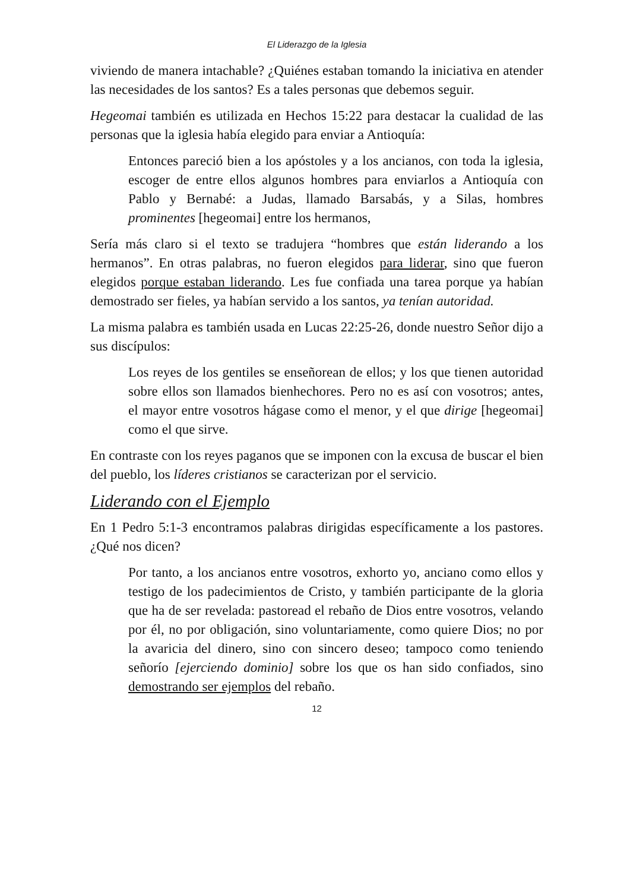El Liderazgo de la Iglesia
viviendo de manera intachable? ¿Quiénes estaban tomando la iniciativa en atender las necesidades de los santos? Es a tales personas que debemos seguir.
Hegeomai también es utilizada en Hechos 15:22 para destacar la cualidad de las personas que la iglesia había elegido para enviar a Antioquía:
Entonces pareció bien a los apóstoles y a los ancianos, con toda la iglesia, escoger de entre ellos algunos hombres para enviarlos a Antioquía con Pablo y Bernabé: a Judas, llamado Barsabás, y a Silas, hombres prominentes [hegeomai] entre los hermanos,
Sería más claro si el texto se tradujera “hombres que están liderando a los hermanos”. En otras palabras, no fueron elegidos para liderar, sino que fueron elegidos porque estaban liderando. Les fue confiada una tarea porque ya habían demostrado ser fieles, ya habían servido a los santos, ya tenían autoridad.
La misma palabra es también usada en Lucas 22:25-26, donde nuestro Señor dijo a sus discípulos:
Los reyes de los gentiles se enseñorean de ellos; y los que tienen autoridad sobre ellos son llamados bienhechores. Pero no es así con vosotros; antes, el mayor entre vosotros hágase como el menor, y el que dirige [hegeomai] como el que sirve.
En contraste con los reyes paganos que se imponen con la excusa de buscar el bien del pueblo, los líderes cristianos se caracterizan por el servicio.
Liderando con el Ejemplo
En 1 Pedro 5:1-3 encontramos palabras dirigidas específicamente a los pastores. ¿Qué nos dicen?
Por tanto, a los ancianos entre vosotros, exhorto yo, anciano como ellos y testigo de los padecimientos de Cristo, y también participante de la gloria que ha de ser revelada: pastoread el rebaño de Dios entre vosotros, velando por él, no por obligación, sino voluntariamente, como quiere Dios; no por la avaricia del dinero, sino con sincero deseo; tampoco como teniendo señorío [ejerciendo dominio] sobre los que os han sido confiados, sino demostrando ser ejemplos del rebaño.
12